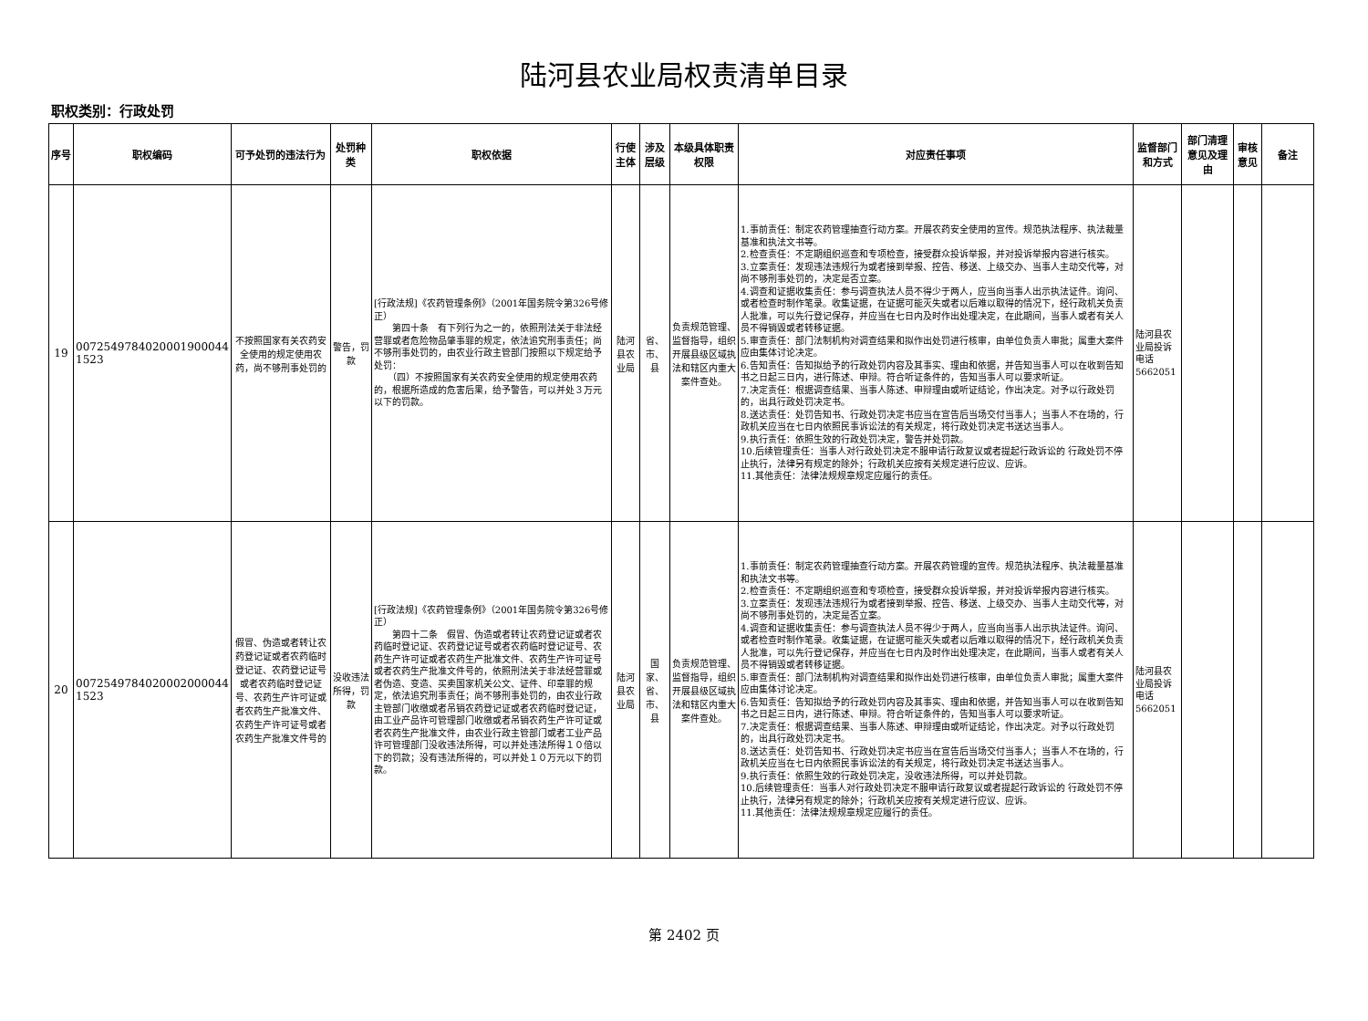陆河县农业局权责清单目录
职权类别：行政处罚
| 序号 | 职权编码 | 可予处罚的违法行为 | 处罚种类 | 职权依据 | 行使主体 | 涉及层级 | 本级具体职责权限 | 对应责任事项 | 监督部门和方式 | 部门清理意见及理由 | 审核意见 | 备注 |
| --- | --- | --- | --- | --- | --- | --- | --- | --- | --- | --- | --- | --- |
| 19 | 0072549784020001900044 1523 | 不按照国家有关农药安全使用的规定使用农药，尚不够刑事处罚的 | 警告，罚款 | [行政法规]《农药管理条例》（2001年国务院令第326号修正） 第四十条 有下列行为之一的，依照刑法关于非法经营罪或者危险物品肇事罪的规定，依法追究刑事责任；尚不够刑事处罚的，由农业行政主管部门按照以下规定给予处罚： （四）不按照国家有关农药安全使用的规定使用农药的，根据所造成的危害后果，给予警告，可以并处３万元以下的罚款。 | 陆河县农业局 | 省、市、县 | 负责规范管理、监督指导，组织开展县级区域执法和辖区内重大案件查处。 | 1.事前责任：制定农药管理抽查行动方案。开展农药安全使用的宣传。规范执法程序、执法裁量基准和执法文书等。 2.检查责任：不定期组织巡查和专项检查，接受群众投诉举报，并对投诉举报内容进行核实。 3.立案责任：发现违法违规行为或者接到举报、控告、移送、上级交办、当事人主动交代等，对尚不够刑事处罚的，决定是否立案。 4.调查和证据收集责任：参与调查执法人员不得少于两人，应当向当事人出示执法证件。询问、或者检查时制作笔录。收集证据，在证据可能灭失或者以后难以取得的情况下，经行政机关负责人批准，可以先行登记保存，并应当在七日内及时作出处理决定，在此期间，当事人或者有关人员不得销毁或者转移证据。 5.审查责任：部门法制机构对调查结果和拟作出处罚进行核审，由单位负责人审批；属重大案件应由集体讨论决定。 6.告知责任：告知拟给予的行政处罚内容及其事实、理由和依据，并告知当事人可以在收到告知书之日起三日内，进行陈述、申辩。符合听证条件的，告知当事人可以要求听证。 7.决定责任：根据调查结果、当事人陈述、申辩理由或听证结论，作出决定。对予以行政处罚的，出具行政处罚决定书。 8.送达责任：处罚告知书、行政处罚决定书应当在宣告后当场交付当事人；当事人不在场的，行政机关应当在七日内依照民事诉讼法的有关规定，将行政处罚决定书送达当事人。 9.执行责任：依照生效的行政处罚决定，警告并处罚款。 10.后续管理责任：当事人对行政处罚决定不服申请行政复议或者提起行政诉讼的 行政处罚不停止执行，法律另有规定的除外；行政机关应按有关规定进行应议、应诉。 11.其他责任：法律法规规章规定应履行的责任。 | 陆河县农业局投诉电话5662051 | | | |
| 20 | 0072549784020002000044 1523 | 假冒、伪造或者转让农药登记证或者农药临时登记证、农药登记证号或者农药临时登记证号、农药生产许可证或者农药生产批准文件、农药生产许可证号或者农药生产批准文件号的 | 没收违法所得，罚款 | [行政法规]《农药管理条例》（2001年国务院令第326号修正） 第四十二条 假冒、伪造或者转让农药登记证或者农药临时登记证、农药登记证号或者农药临时登记证号、农药生产许可证或者农药生产批准文件、农药生产许可证号或者农药生产批准文件号的，依照刑法关于非法经营罪或者伪造、变造、买卖国家机关公文、证件、印章罪的规定，依法追究刑事责任；尚不够刑事处罚的，由农业行政主管部门收缴或者吊销农药登记证或者农药临时登记证，由工业产品许可管理部门收缴或者吊销农药生产许可证或者农药生产批准文件，由农业行政主管部门或者工业产品许可管理部门没收违法所得，可以并处违法所得１０倍以下的罚款；没有违法所得的，可以并处１０万元以下的罚款。 | 陆河县农业局 | 国家、省、市、县 | 负责规范管理、监督指导，组织开展县级区域执法和辖区内重大案件查处。 | 1.事前责任：制定农药管理抽查行动方案。开展农药管理的宣传。规范执法程序、执法裁量基准和执法文书等。 2.检查责任：不定期组织巡查和专项检查，接受群众投诉举报，并对投诉举报内容进行核实。 3.立案责任：发现违法违规行为或者接到举报、控告、移送、上级交办、当事人主动交代等，对尚不够刑事处罚的，决定是否立案。 4.调查和证据收集责任：参与调查执法人员不得少于两人，应当向当事人出示执法证件。询问、或者检查时制作笔录。收集证据，在证据可能灭失或者以后难以取得的情况下，经行政机关负责人批准，可以先行登记保存，并应当在七日内及时作出处理决定，在此期间，当事人或者有关人员不得销毁或者转移证据。 5.审查责任：部门法制机构对调查结果和拟作出处罚进行核审，由单位负责人审批；属重大案件应由集体讨论决定。 6.告知责任：告知拟给予的行政处罚内容及其事实、理由和依据，并告知当事人可以在收到告知书之日起三日内，进行陈述、申辩。符合听证条件的，告知当事人可以要求听证。 7.决定责任：根据调查结果、当事人陈述、申辩理由或听证结论，作出决定。对予以行政处罚的，出具行政处罚决定书。 8.送达责任：处罚告知书、行政处罚决定书应当在宣告后当场交付当事人；当事人不在场的，行政机关应当在七日内依照民事诉讼法的有关规定，将行政处罚决定书送达当事人。 9.执行责任：依照生效的行政处罚决定，没收违法所得，可以并处罚款。 10.后续管理责任：当事人对行政处罚决定不服申请行政复议或者提起行政诉讼的 行政处罚不停止执行，法律另有规定的除外；行政机关应按有关规定进行应议、应诉。 11.其他责任：法律法规规章规定应履行的责任。 | 陆河县农业局投诉电话5662051 | | | |
第 2402 页